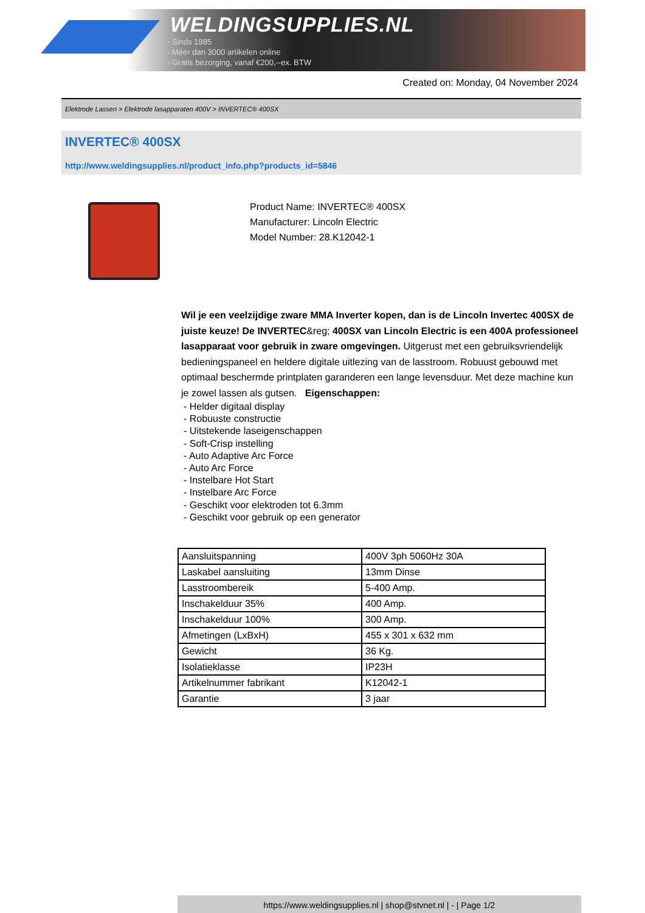WELDINGSUPPLIES.NL
- Sinds 1985
- Méér dan 3000 artikelen online
- Gratis bezorging, vanaf €200,--ex. BTW
Created on: Monday, 04 November 2024
Elektrode Lassen > Elektrode lasapparaten 400V > INVERTEC® 400SX
INVERTEC® 400SX
http://www.weldingsupplies.nl/product_info.php?products_id=5846
Product Name: INVERTEC® 400SX
Manufacturer: Lincoln Electric
Model Number: 28.K12042-1
Wil je een veelzijdige zware MMA Inverter kopen, dan is de Lincoln Invertec 400SX de juiste keuze! De INVERTEC&reg; 400SX van Lincoln Electric is een 400A professioneel lasapparaat voor gebruik in zware omgevingen. Uitgerust met een gebruiksvriendelijk bedieningspaneel en heldere digitale uitlezing van de lasstroom. Robuust gebouwd met optimaal beschermde printplaten garanderen een lange levensduur. Met deze machine kun je zowel lassen als gutsen. Eigenschappen:
- Helder digitaal display
- Robuuste constructie
- Uitstekende laseigenschappen
- Soft-Crisp instelling
- Auto Adaptive Arc Force
- Auto Arc Force
- Instelbare Hot Start
- Instelbare Arc Force
- Geschikt voor elektroden tot 6.3mm
- Geschikt voor gebruik op een generator
| Aansluitspanning | 400V 3ph 5060Hz 30A |
| Laskabel aansluiting | 13mm Dinse |
| Lasstroombereik | 5-400 Amp. |
| Inschakelduur 35% | 400 Amp. |
| Inschakelduur 100% | 300 Amp. |
| Afmetingen (LxBxH) | 455 x 301 x 632 mm |
| Gewicht | 36 Kg. |
| Isolatieklasse | IP23H |
| Artikelnummer fabrikant | K12042-1 |
| Garantie | 3 jaar |
https://www.weldingsupplies.nl | shop@stvnet.nl | - | Page 1/2